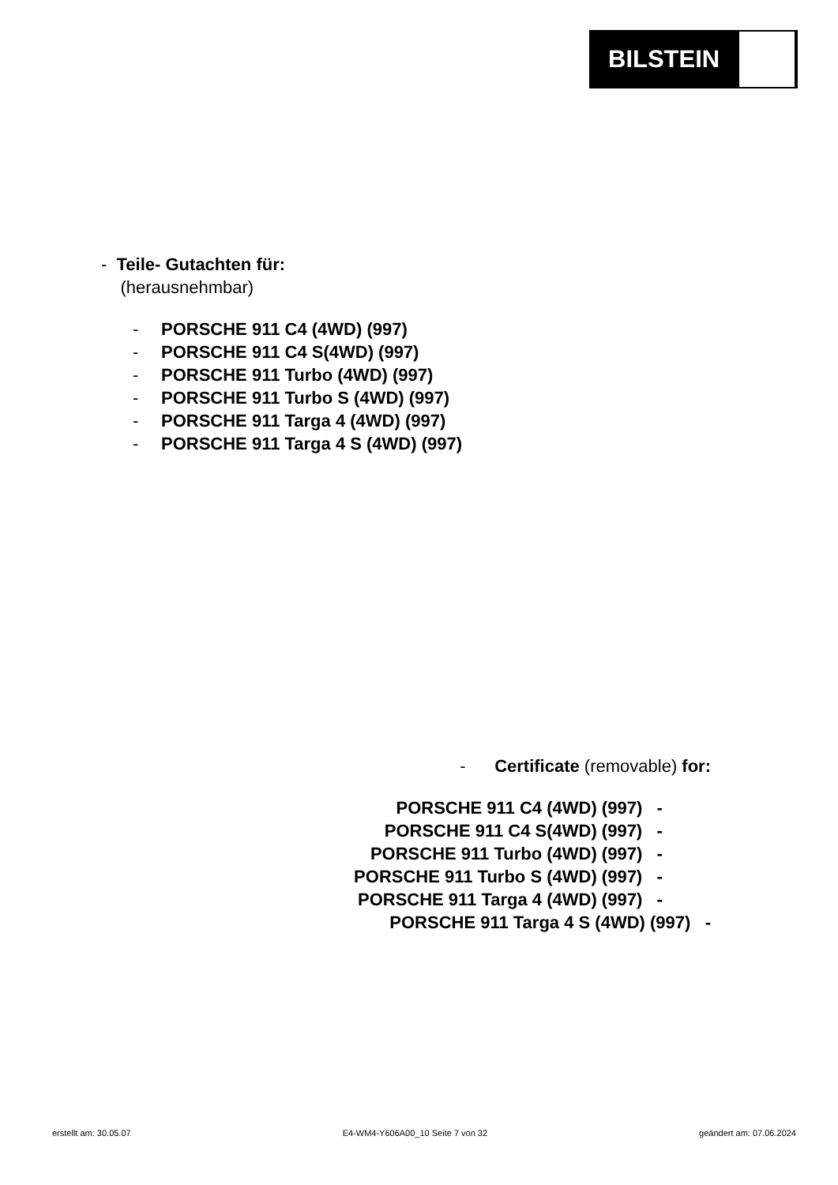BILSTEIN
- Teile- Gutachten für:
(herausnehmbar)
- PORSCHE 911 C4 (4WD) (997)
- PORSCHE 911 C4 S(4WD) (997)
- PORSCHE 911 Turbo (4WD) (997)
- PORSCHE 911 Turbo S (4WD) (997)
- PORSCHE 911 Targa 4 (4WD) (997)
- PORSCHE 911 Targa 4 S (4WD) (997)
- Certificate (removable) for:
PORSCHE 911 C4 (4WD) (997) -
PORSCHE 911 C4 S(4WD) (997) -
PORSCHE 911 Turbo (4WD) (997) -
PORSCHE 911 Turbo S (4WD) (997) -
PORSCHE 911 Targa 4 (4WD) (997) -
PORSCHE 911 Targa 4 S (4WD) (997) -
erstellt am: 30.05.07 E4-WM4-Y606A00_10 Seite 7 von 32 geändert am: 07.06.2024